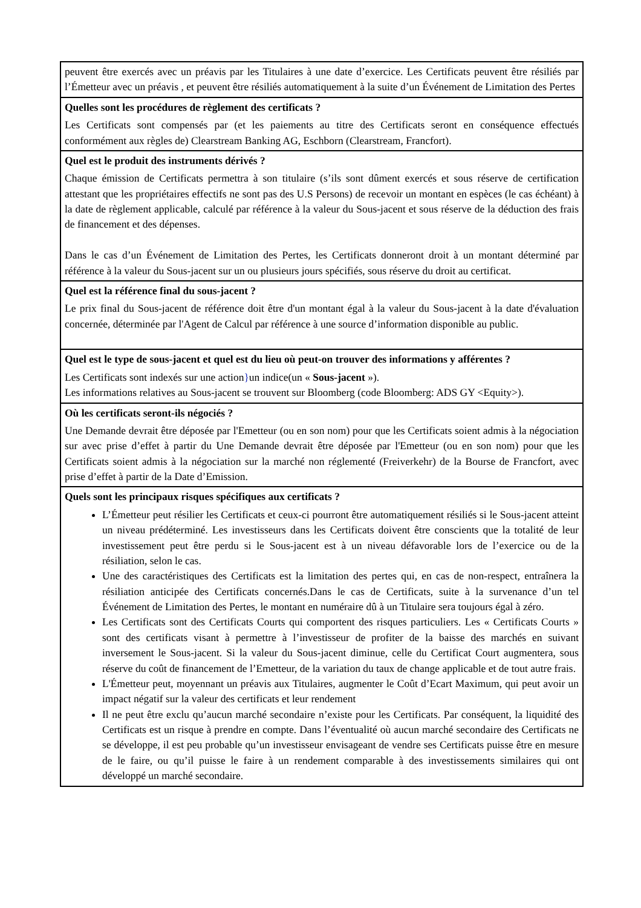| peuvent être exercés avec un préavis par les Titulaires à une date d’exercice. Les Certificats peuvent être résiliés par l’Émetteur avec un préavis , et peuvent être résiliés automatiquement à la suite d’un Événement de Limitation des Pertes |
| Quelles sont les procédures de règlement des certificats ? Les Certificats sont compensés par (et les paiements au titre des Certificats seront en conséquence effectués conformément aux règles de) Clearstream Banking AG, Eschborn (Clearstream, Francfort). |
| Quel est le produit des instruments dérivés ? Chaque émission de Certificats permettra à son titulaire (s’ils sont dûment exercés et sous réserve de certification attestant que les propriétaires effectifs ne sont pas des U.S Persons) de recevoir un montant en espèces (le cas échéant) à la date de règlement applicable, calculé par référence à la valeur du Sous-jacent et sous réserve de la déduction des frais de financement et des dépenses. Dans le cas d’un Événement de Limitation des Pertes, les Certificats donneront droit à un montant déterminé par référence à la valeur du Sous-jacent sur un ou plusieurs jours spécifiés, sous réserve du droit au certificat. |
| Quel est la référence final du sous-jacent ? Le prix final du Sous-jacent de référence doit être d'un montant égal à la valeur du Sous-jacent à la date d'évaluation concernée, déterminée par l'Agent de Calcul par référence à une source d’information disponible au public. |
| Quel est le type de sous-jacent et quel est du lieu où peut-on trouver des informations y afférentes ? Les Certificats sont indexés sur une action } un indice(un « Sous-jacent »). Les informations relatives au Sous-jacent se trouvent sur Bloomberg (code Bloomberg: ADS GY <Equity>). |
| Où les certificats seront-ils négociés ? Une Demande devrait être déposée par l'Emetteur (ou en son nom) pour que les Certificats soient admis à la négociation sur avec prise d’effet à partir du Une Demande devrait être déposée par l'Emetteur (ou en son nom) pour que les Certificats soient admis à la négociation sur la marché non réglementé (Freiverkehr) de la Bourse de Francfort, avec prise d’effet à partir de la Date d’Emission. |
| Quels sont les principaux risques spécifiques aux certificats ? L’Émetteur peut résilier les Certificats et ceux-ci pourront être automatiquement résiliés si le Sous-jacent atteint un niveau prédéterminé. Les investisseurs dans les Certificats doivent être conscients que la totalité de leur investissement peut être perdu si le Sous-jacent est à un niveau défavorable lors de l’exercice ou de la résiliation, selon le cas. Une des caractéristiques des Certificats est la limitation des pertes qui, en cas de non-respect, entraînera la résiliation anticipée des Certificats concernés.Dans le cas de Certificats, suite à la survenance d’un tel Événement de Limitation des Pertes, le montant en numéraire dû à un Titulaire sera toujours égal à zéro. Les Certificats sont des Certificats Courts qui comportent des risques particuliers. Les « Certificats Courts » sont des certificats visant à permettre à l’investisseur de profiter de la baisse des marchés en suivant inversement le Sous-jacent. Si la valeur du Sous-jacent diminue, celle du Certificat Court augmentera, sous réserve du coût de financement de l’Emetteur, de la variation du taux de change applicable et de tout autre frais. L'Émetteur peut, moyennant un préavis aux Titulaires, augmenter le Coût d’Ecart Maximum, qui peut avoir un impact négatif sur la valeur des certificats et leur rendement Il ne peut être exclu qu’aucun marché secondaire n’existe pour les Certificats. Par conséquent, la liquidité des Certificats est un risque à prendre en compte. Dans l’éventualité où aucun marché secondaire des Certificats ne se développe, il est peu probable qu’un investisseur envisageant de vendre ses Certificats puisse être en mesure de le faire, ou qu’il puisse le faire à un rendement comparable à des investissements similaires qui ont développé un marché secondaire. |